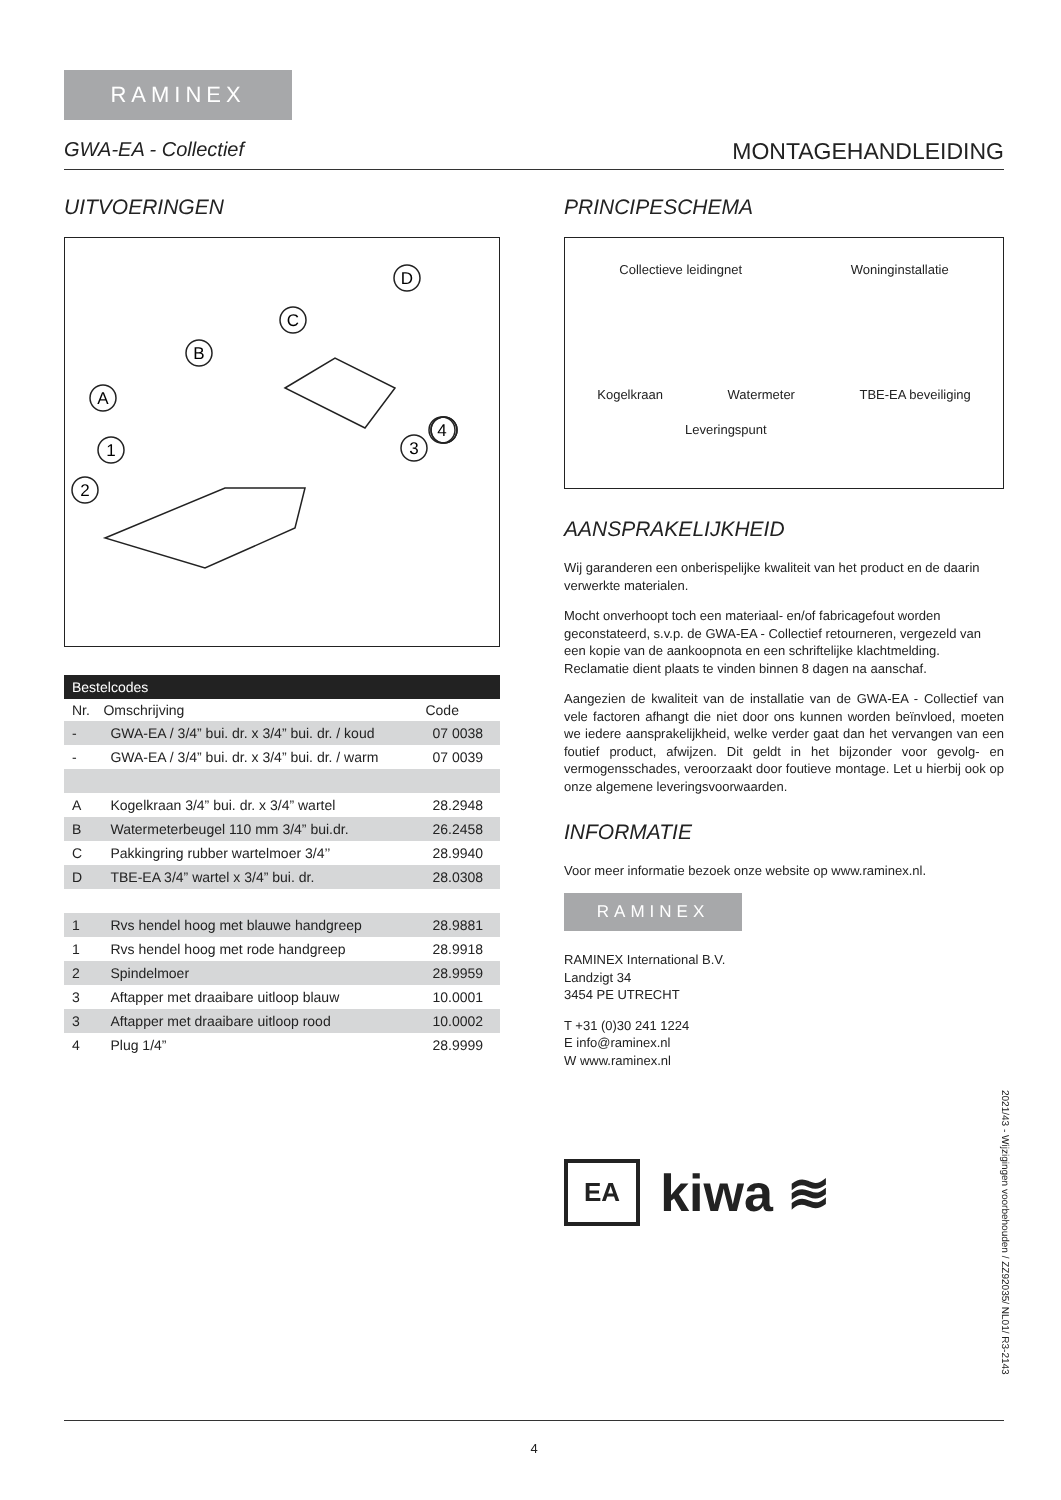RAMINEX
GWA-EA - Collectief MONTAGEHANDLEIDING
UITVOERINGEN
D
C
B
A
1
2
4
3
| Bestelcodes | | |
| Nr. | Omschrijving | Code |
| - | GWA-EA / 3/4” bui. dr. x 3/4” bui. dr. / koud | 07 0038 |
| - | GWA-EA / 3/4” bui. dr. x 3/4” bui. dr. / warm | 07 0039 |
| A | Kogelkraan 3/4” bui. dr. x 3/4” wartel | 28.2948 |
| B | Watermeterbeugel 110 mm 3/4” bui.dr. | 26.2458 |
| C | Pakkingring rubber wartelmoer 3/4’’ | 28.9940 |
| D | TBE-EA 3/4” wartel x 3/4” bui. dr. | 28.0308 |
| 1 | Rvs hendel hoog met blauwe handgreep | 28.9881 |
| 1 | Rvs hendel hoog met rode handgreep | 28.9918 |
| 2 | Spindelmoer | 28.9959 |
| 3 | Aftapper met draaibare uitloop blauw | 10.0001 |
| 3 | Aftapper met draaibare uitloop rood | 10.0002 |
| 4 | Plug 1/4” | 28.9999 |
PRINCIPESCHEMA
Collectieve leidingnet Woninginstallatie
Kogelkraan Watermeter TBE-EA beveiliging
Leveringspunt
AANSPRAKELIJKHEID
Wij garanderen een onberispelijke kwaliteit van het product en de daarin verwerkte materialen.
Mocht onverhoopt toch een materiaal- en/of fabricagefout worden geconstateerd, s.v.p. de GWA-EA - Collectief retourneren, vergezeld van een kopie van de aankoopnota en een schriftelijke klachtmelding. Reclamatie dient plaats te vinden binnen 8 dagen na aanschaf.
Aangezien de kwaliteit van de installatie van de GWA-EA - Collectief van vele factoren afhangt die niet door ons kunnen worden beïnvloed, moeten we iedere aansprakelijkheid, welke verder gaat dan het vervangen van een foutief product, afwijzen. Dit geldt in het bijzonder voor gevolg- en vermogensschades, veroorzaakt door foutieve montage. Let u hierbij ook op onze algemene leveringsvoorwaarden.
INFORMATIE
Voor meer informatie bezoek onze website op www.raminex.nl.
RAMINEX
RAMINEX International B.V.
Landzigt 34
3454 PE UTRECHT
T +31 (0)30 241 1224
E info@raminex.nl
W www.raminex.nl
EA kiwa ≋
2021/43 - Wijzigingen voorbehouden / ZZ92035/ NL01/ R3-2143
4